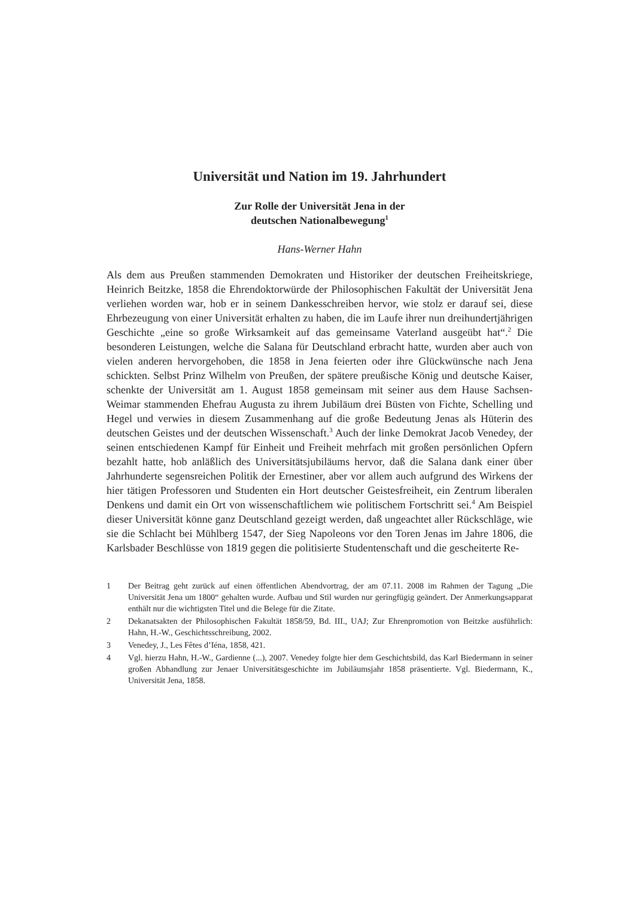Universität und Nation im 19. Jahrhundert
Zur Rolle der Universität Jena in der
deutschen Nationalbewegung<sup>1</sup>
Hans-Werner Hahn
Als dem aus Preußen stammenden Demokraten und Historiker der deutschen Freiheitskriege, Heinrich Beitzke, 1858 die Ehrendoktorwürde der Philosophischen Fakultät der Universität Jena verliehen worden war, hob er in seinem Dankesschreiben hervor, wie stolz er darauf sei, diese Ehrbezeugung von einer Universität erhalten zu haben, die im Laufe ihrer nun dreihundertjährigen Geschichte „eine so große Wirksamkeit auf das gemeinsame Vaterland ausgeübt hat“.<sup>2</sup> Die besonderen Leistungen, welche die Salana für Deutschland erbracht hatte, wurden aber auch von vielen anderen hervorgehoben, die 1858 in Jena feierten oder ihre Glückwünsche nach Jena schickten. Selbst Prinz Wilhelm von Preußen, der spätere preußische König und deutsche Kaiser, schenkte der Universität am 1. August 1858 gemeinsam mit seiner aus dem Hause Sachsen-Weimar stammenden Ehefrau Augusta zu ihrem Jubiläum drei Büsten von Fichte, Schelling und Hegel und verwies in diesem Zusammenhang auf die große Bedeutung Jenas als Hüterin des deutschen Geistes und der deutschen Wissenschaft.<sup>3</sup> Auch der linke Demokrat Jacob Venedey, der seinen entschiedenen Kampf für Einheit und Freiheit mehrfach mit großen persönlichen Opfern bezahlt hatte, hob anläßlich des Universitätsjubiläums hervor, daß die Salana dank einer über Jahrhunderte segensreichen Politik der Ernestiner, aber vor allem auch aufgrund des Wirkens der hier tätigen Professoren und Studenten ein Hort deutscher Geistesfreiheit, ein Zentrum liberalen Denkens und damit ein Ort von wissenschaftlichem wie politischem Fortschritt sei.<sup>4</sup> Am Beispiel dieser Universität könne ganz Deutschland gezeigt werden, daß ungeachtet aller Rückschläge, wie sie die Schlacht bei Mühlberg 1547, der Sieg Napoleons vor den Toren Jenas im Jahre 1806, die Karlsbader Beschlüsse von 1819 gegen die politisierte Studentenschaft und die gescheiterte Re-
1 Der Beitrag geht zurück auf einen öffentlichen Abendvortrag, der am 07.11. 2008 im Rahmen der Tagung „Die Universität Jena um 1800“ gehalten wurde. Aufbau und Stil wurden nur geringfügig geändert. Der Anmerkungsapparat enthält nur die wichtigsten Titel und die Belege für die Zitate.
2 Dekanatsakten der Philosophischen Fakultät 1858/59, Bd. III., UAJ; Zur Ehrenpromotion von Beitzke ausführlich: Hahn, H.-W., Geschichtsschreibung, 2002.
3 Venedey, J., Les Fêtes d’Iéna, 1858, 421.
4 Vgl. hierzu Hahn, H.-W., Gardienne (...), 2007. Venedey folgte hier dem Geschichtsbild, das Karl Biedermann in seiner großen Abhandlung zur Jenaer Universitätsgeschichte im Jubiläumsjahr 1858 präsentierte. Vgl. Biedermann, K., Universität Jena, 1858.